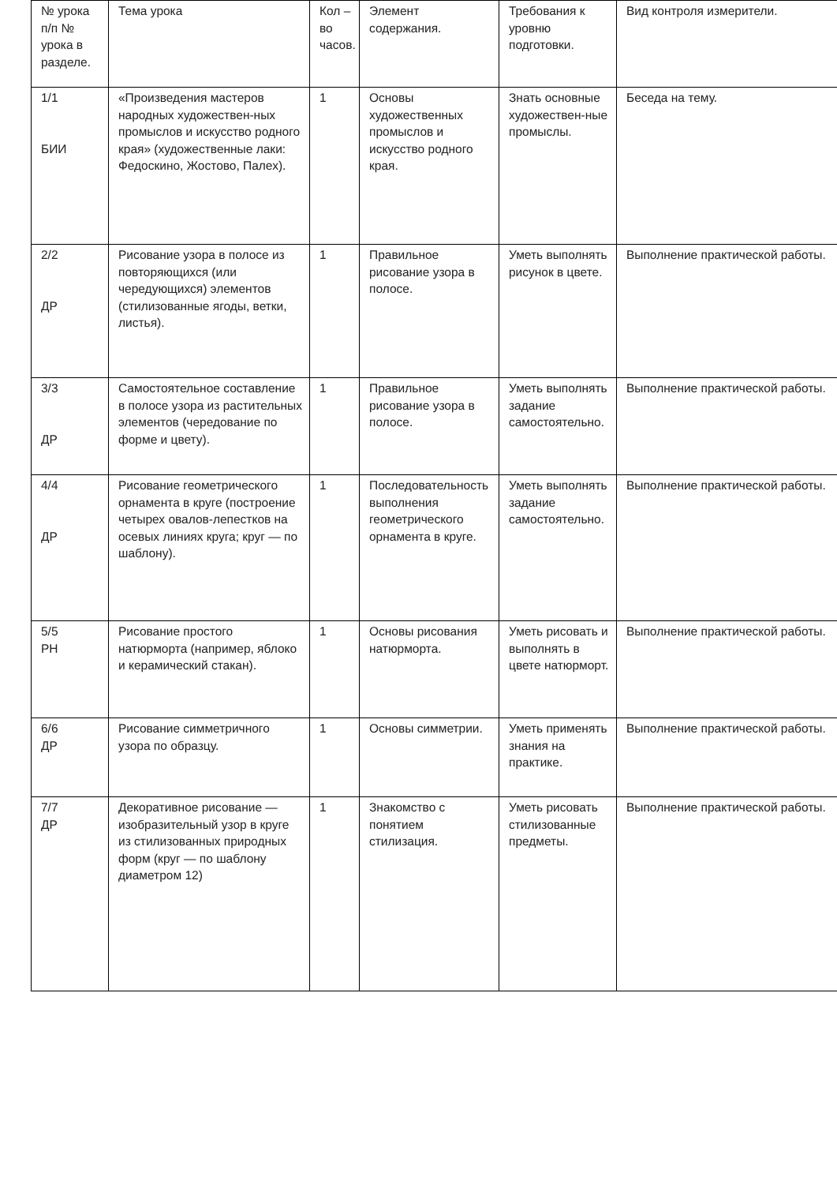| № урока п/п № урока в разделе. | Тема урока | Кол – во часов. | Элемент содержания. | Требования к уровню подготовки. | Вид контроля измерители. |
| 1/1 БИИ | «Произведения мастеров народных художествен-ных промыслов и искусство родного края» (художественные лаки: Федоскино, Жостово, Палех). | 1 | Основы художественных промыслов и искусство родного края. | Знать основные художествен-ные промыслы. | Беседа на тему. |
| 2/2 ДР | Рисование узора в полосе из повторяющихся (или чередующихся) элементов (стилизованные ягоды, ветки, листья). | 1 | Правильное рисование узора в полосе. | Уметь выполнять рисунок в цвете. | Выполнение практической работы. |
| 3/3 ДР | Самостоятельное составление в полосе узора из растительных элементов (чередование по форме и цвету). | 1 | Правильное рисование узора в полосе. | Уметь выполнять задание самостоятельно. | Выполнение практической работы. |
| 4/4 ДР | Рисование геометрического орнамента в круге (построение четырех овалов-лепестков на осевых линиях круга; круг — по шаблону). | 1 | Последовательность выполнения геометрического орнамента в круге. | Уметь выполнять задание самостоятельно. | Выполнение практической работы. |
| 5/5 РН | Рисование простого натюрморта (например, яблоко и керамический стакан). | 1 | Основы рисования натюрморта. | Уметь рисовать и выполнять в цвете натюрморт. | Выполнение практической работы. |
| 6/6 ДР | Рисование симметричного узора по образцу. | 1 | Основы симметрии. | Уметь применять знания на практике. | Выполнение практической работы. |
| 7/7 ДР | Декоративное рисование — изобразительный узор в круге из стилизованных природных форм (круг — по шаблону диаметром 12) | 1 | Знакомство с понятием стилизация. | Уметь рисовать стилизованные предметы. | Выполнение практической работы. |